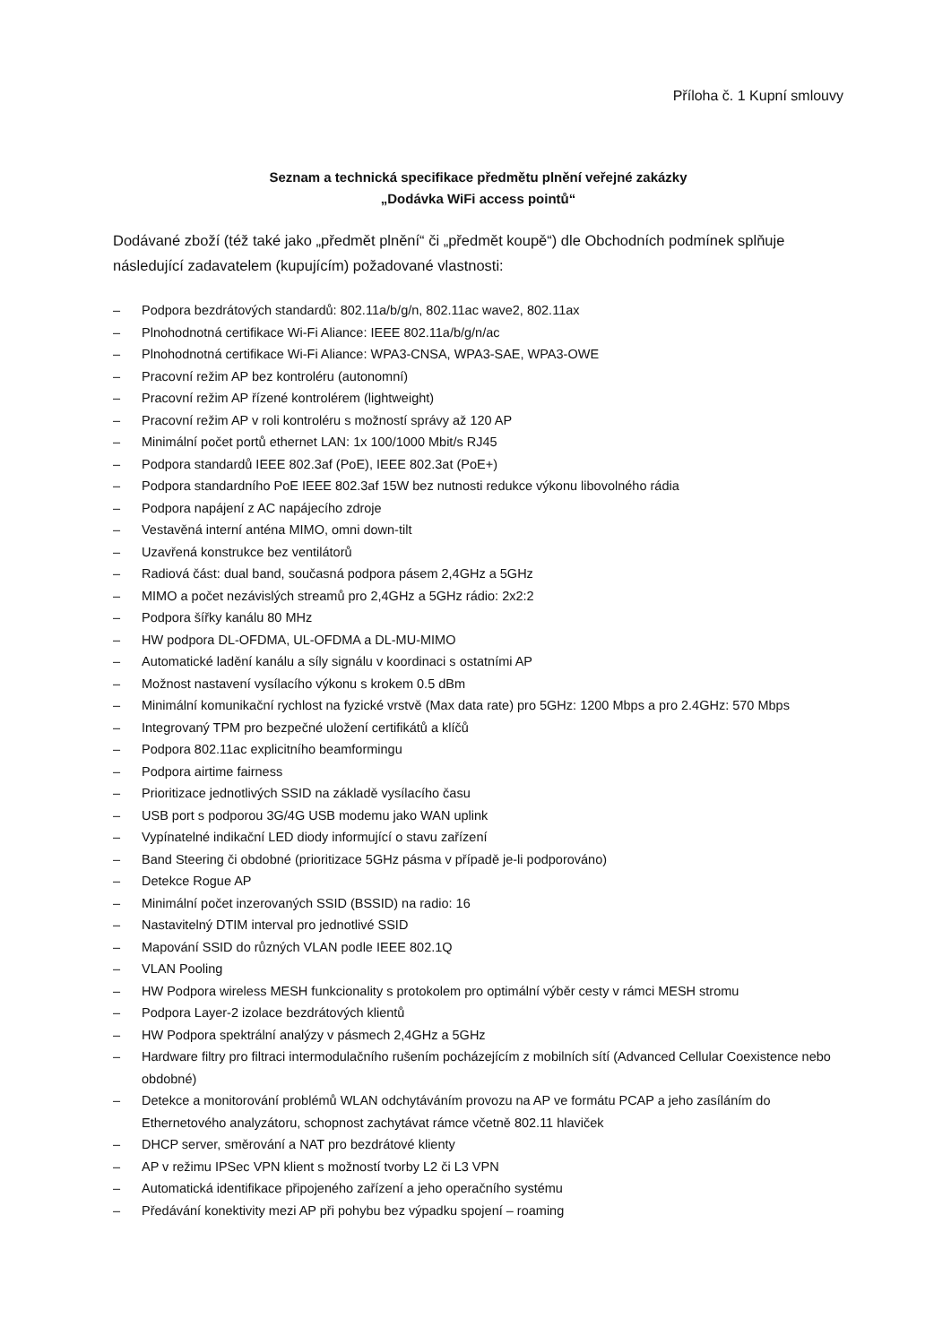Příloha č. 1 Kupní smlouvy
Seznam a technická specifikace předmětu plnění veřejné zakázky
„Dodávka WiFi access pointů“
Dodávané zboží (též také jako „předmět plnění“ či „předmět koupě“) dle Obchodních podmínek splňuje následující zadavatelem (kupujícím) požadované vlastnosti:
– Podpora bezdrátových standardů: 802.11a/b/g/n, 802.11ac wave2, 802.11ax
– Plnohodnotná certifikace Wi-Fi Aliance: IEEE 802.11a/b/g/n/ac
– Plnohodnotná certifikace Wi-Fi Aliance: WPA3-CNSA, WPA3-SAE, WPA3-OWE
– Pracovní režim AP bez kontroléru (autonomní)
– Pracovní režim AP řízené kontrolérem (lightweight)
– Pracovní režim AP v roli kontroléru s možností správy až 120 AP
– Minimální počet portů ethernet LAN: 1x 100/1000 Mbit/s RJ45
– Podpora standardů IEEE 802.3af (PoE), IEEE 802.3at (PoE+)
– Podpora standardního PoE IEEE 802.3af 15W bez nutnosti redukce výkonu libovolného rádia
– Podpora napájení z AC napájecího zdroje
– Vestavěná interní anténa MIMO, omni down-tilt
– Uzavřená konstrukce bez ventilátorů
– Radiová část: dual band, současná podpora pásem 2,4GHz a 5GHz
– MIMO a počet nezávislých streamů pro 2,4GHz a 5GHz rádio: 2x2:2
– Podpora šířky kanálu 80 MHz
– HW podpora DL-OFDMA, UL-OFDMA a DL-MU-MIMO
– Automatické ladění kanálu a síly signálu v koordinaci s ostatními AP
– Možnost nastavení vysílacího výkonu s krokem 0.5 dBm
– Minimální komunikační rychlost na fyzické vrstvě (Max data rate) pro 5GHz: 1200 Mbps a pro 2.4GHz: 570 Mbps
– Integrovaný TPM pro bezpečné uložení certifikátů a klíčů
– Podpora 802.11ac explicitního beamformingu
– Podpora airtime fairness
– Prioritizace jednotlivých SSID na základě vysílacího času
– USB port s podporou 3G/4G USB modemu jako WAN uplink
– Vypínatelné indikační LED diody informující o stavu zařízení
– Band Steering či obdobné (prioritizace 5GHz pásma v případě je-li podporováno)
– Detekce Rogue AP
– Minimální počet inzerovaných SSID (BSSID) na radio: 16
– Nastavitelný DTIM interval pro jednotlivé SSID
– Mapování SSID do různých VLAN podle IEEE 802.1Q
– VLAN Pooling
– HW Podpora wireless MESH funkcionality s protokolem pro optimální výběr cesty v rámci MESH stromu
– Podpora Layer-2 izolace bezdrátových klientů
– HW Podpora spektrální analýzy v pásmech 2,4GHz a 5GHz
– Hardware filtry pro filtraci intermodulačního rušením pocházejícím z mobilních sítí (Advanced Cellular Coexistence nebo obdobné)
– Detekce a monitorování problémů WLAN odchytáváním provozu na AP ve formátu PCAP a jeho zasíláním do Ethernetového analyzátoru, schopnost zachytávat rámce včetně 802.11 hlaviček
– DHCP server, směrování a NAT pro bezdrátové klienty
– AP v režimu IPSec VPN klient s možností tvorby L2 či L3 VPN
– Automatická identifikace připojeného zařízení a jeho operačního systému
– Předávání konektivity mezi AP při pohybu bez výpadku spojení – roaming